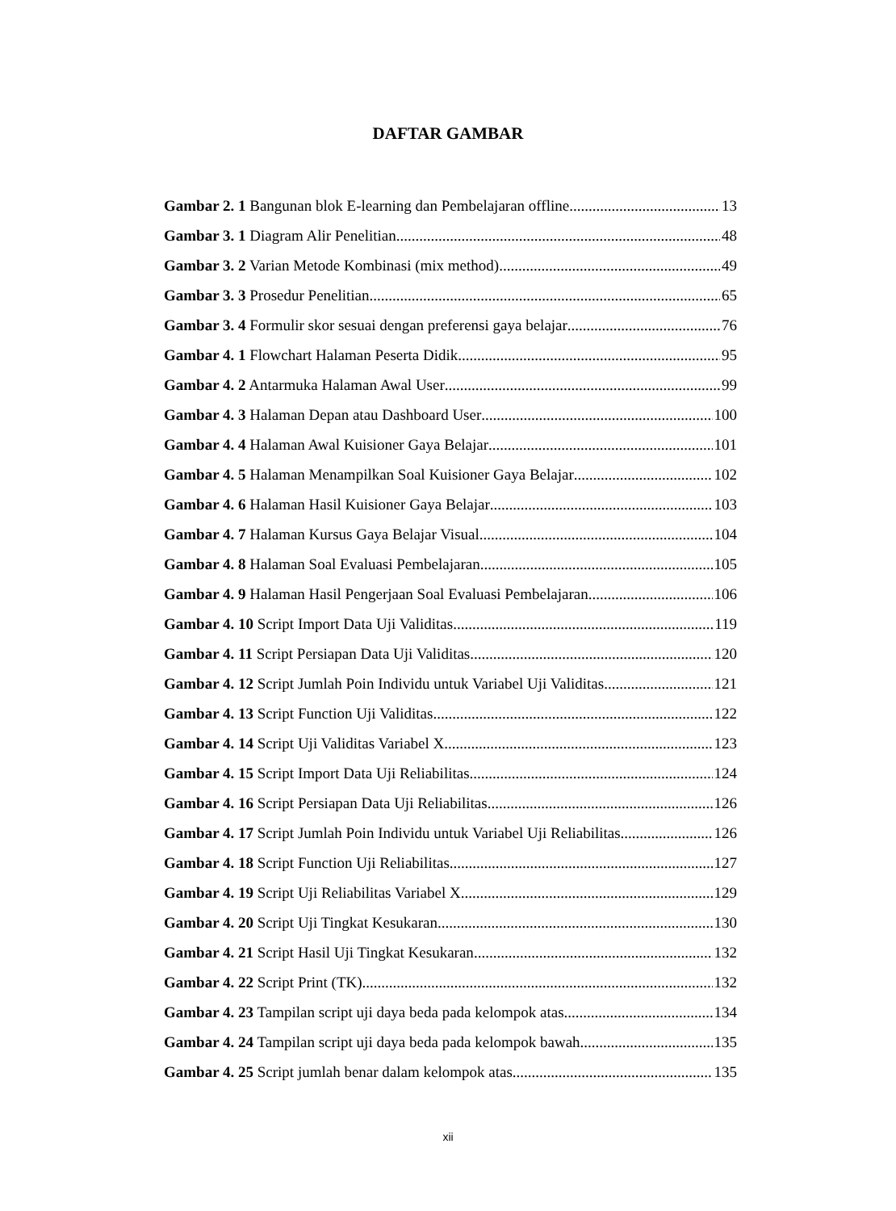DAFTAR GAMBAR
Gambar 2. 1 Bangunan blok E-learning dan Pembelajaran offline 13
Gambar 3. 1 Diagram Alir Penelitian 48
Gambar 3. 2 Varian Metode Kombinasi (mix method) 49
Gambar 3. 3 Prosedur Penelitian 65
Gambar 3. 4 Formulir skor sesuai dengan preferensi gaya belajar 76
Gambar 4. 1 Flowchart Halaman Peserta Didik 95
Gambar 4. 2 Antarmuka Halaman Awal User 99
Gambar 4. 3 Halaman Depan atau Dashboard User 100
Gambar 4. 4 Halaman Awal Kuisioner Gaya Belajar 101
Gambar 4. 5 Halaman Menampilkan Soal Kuisioner Gaya Belajar 102
Gambar 4. 6 Halaman Hasil Kuisioner Gaya Belajar 103
Gambar 4. 7 Halaman Kursus Gaya Belajar Visual 104
Gambar 4. 8 Halaman Soal Evaluasi Pembelajaran 105
Gambar 4. 9 Halaman Hasil Pengerjaan Soal Evaluasi Pembelajaran 106
Gambar 4. 10 Script Import Data Uji Validitas 119
Gambar 4. 11 Script Persiapan Data Uji Validitas 120
Gambar 4. 12 Script Jumlah Poin Individu untuk Variabel Uji Validitas 121
Gambar 4. 13 Script Function Uji Validitas 122
Gambar 4. 14 Script Uji Validitas Variabel X 123
Gambar 4. 15 Script Import Data Uji Reliabilitas 124
Gambar 4. 16 Script Persiapan Data Uji Reliabilitas 126
Gambar 4. 17 Script Jumlah Poin Individu untuk Variabel Uji Reliabilitas 126
Gambar 4. 18 Script Function Uji Reliabilitas 127
Gambar 4. 19 Script Uji Reliabilitas Variabel X 129
Gambar 4. 20 Script Uji Tingkat Kesukaran 130
Gambar 4. 21 Script Hasil Uji Tingkat Kesukaran 132
Gambar 4. 22 Script Print (TK) 132
Gambar 4. 23 Tampilan script uji daya beda pada kelompok atas 134
Gambar 4. 24 Tampilan script uji daya beda pada kelompok bawah 135
Gambar 4. 25 Script jumlah benar dalam kelompok atas 135
xii